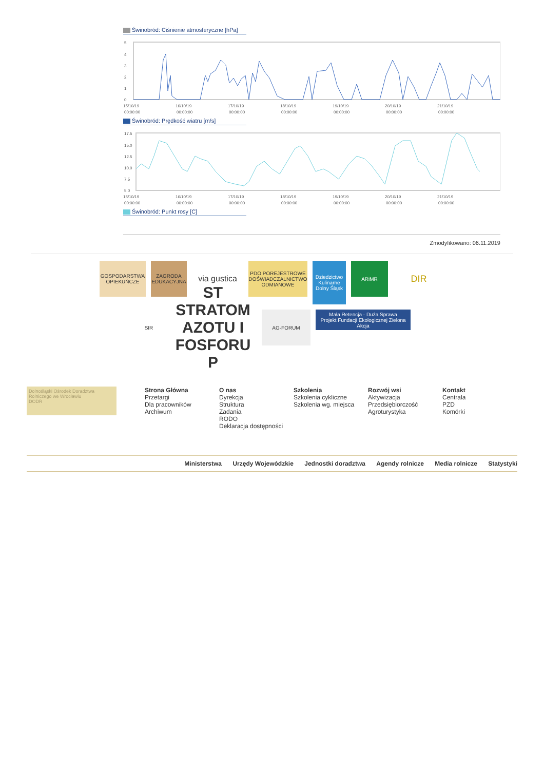Świnobród: Ciśnienie atmosferyczne [hPa]
5
4
3
2
1
0
15/10/19
16/10/19
17/10/19
18/10/19
19/10/19
20/10/19
21/10/19
00:00:00
00:00:00
00:00:00
00:00:00
00:00:00
00:00:00
00:00:00
Świnobród: Prędkość wiatru [m/s]
17.5
15.0
12.5
10.0
7.5
5.0
15/10/19
16/10/19
17/10/19
18/10/19
19/10/19
20/10/19
21/10/19
00:00:00
00:00:00
00:00:00
00:00:00
00:00:00
00:00:00
00:00:00
Świnobród: Punkt rosy [C]
Zmodyfikowano: 06.11.2019
GOSPODARSTWA OPIEKUŃCZE
ZAGRODA EDUKACYJNA
via gustica
PDO POREJESTROWE DOŚWIADCZALNICTWO ODMIANOWE
Dziedzictwo Kulinarne Dolny Śląsk
ARiMR
DIR
SIR
ST STRATOM AZOTU I FOSFORU P
AG-FORUM
Mała Retencja - Duża Sprawa
Projekt Fundacji Ekologicznej Zielona Akcja
Dolnośląski Ośrodek Doradztwa Rolniczego we Wrocławiu
DODR
Strona Główna
Przetargi
Dla pracowników
Archiwum
O nas
Dyrekcja
Struktura
Zadania
RODO
Deklaracja dostępności
Szkolenia
Szkolenia cykliczne
Szkolenia wg. miejsca
Rozwój wsi
Aktywizacja
Przedsiębiorczość
Agroturystyka
Kontakt
Centrala
PZD
Komórki
Ministerstwa Urzędy Wojewódzkie Jednostki doradztwa Agendy rolnicze Media rolnicze Statystyki